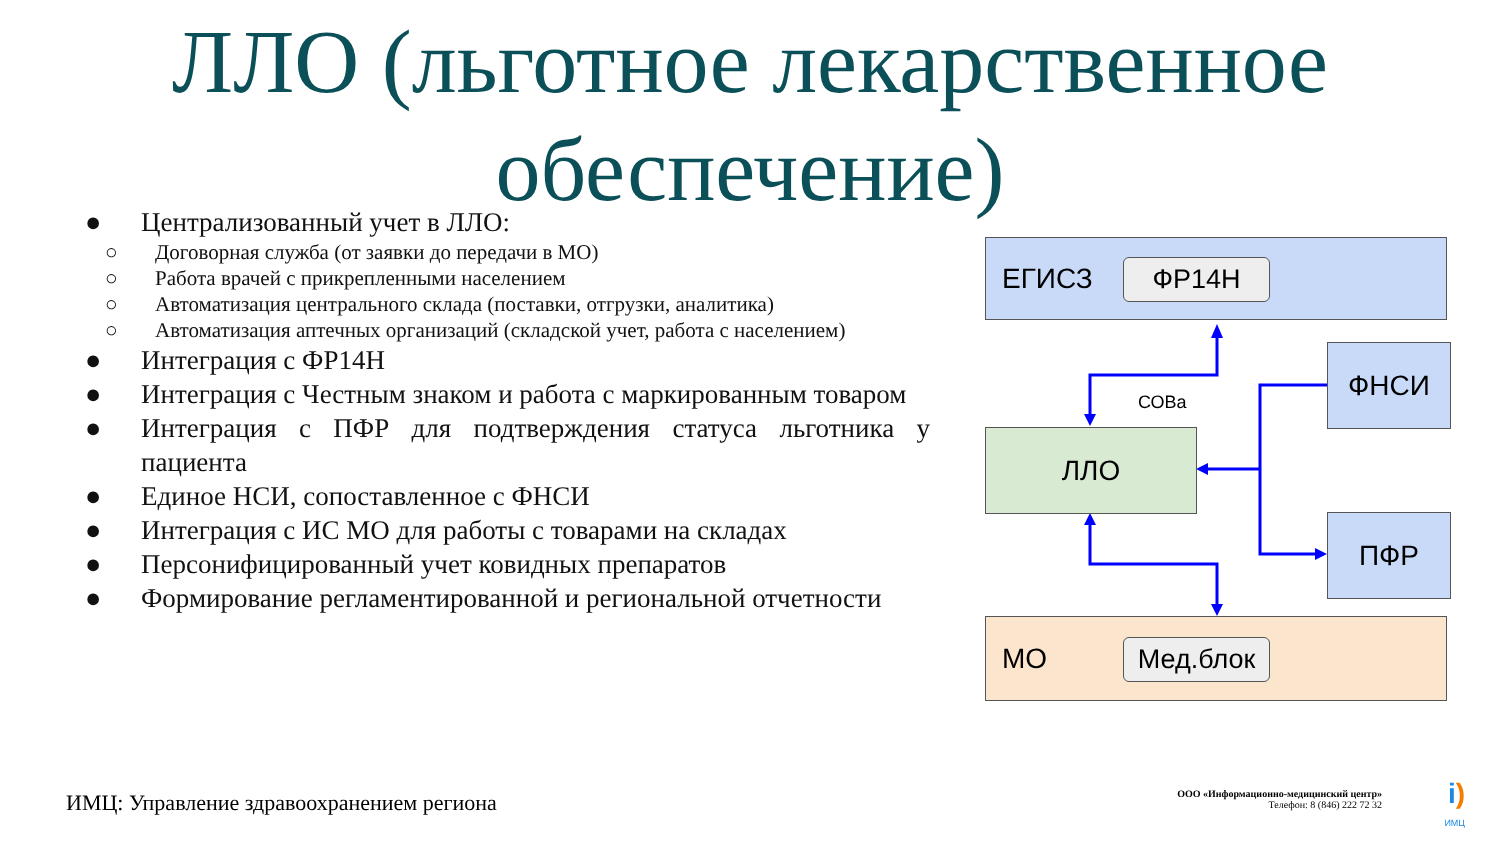ЛЛО (льготное лекарственное обеспечение)
● Централизованный учет в ЛЛО:
○ Договорная служба (от заявки до передачи в МО)
○ Работа врачей с прикрепленными населением
○ Автоматизация центрального склада (поставки, отгрузки, аналитика)
○ Автоматизация аптечных организаций (складской учет, работа с населением)
● Интеграция с ФР14Н
● Интеграция с Честным знаком и работа с маркированным товаром
● Интеграция с ПФР для подтверждения статуса льготника у пациента
● Единое НСИ, сопоставленное с ФНСИ
● Интеграция с ИС МО для работы с товарами на складах
● Персонифицированный учет ковидных препаратов
● Формирование регламентированной и региональной отчетности
СОВа
ЕГИСЗ
ФР14Н
ФНСИ
ЛЛО
ПФР
МО
Мед.блок
ИМЦ: Управление здравоохранением региона
ООО «Информационно-медицинский центр»
Телефон: 8 (846) 222 72 32
i)
ИМЦ